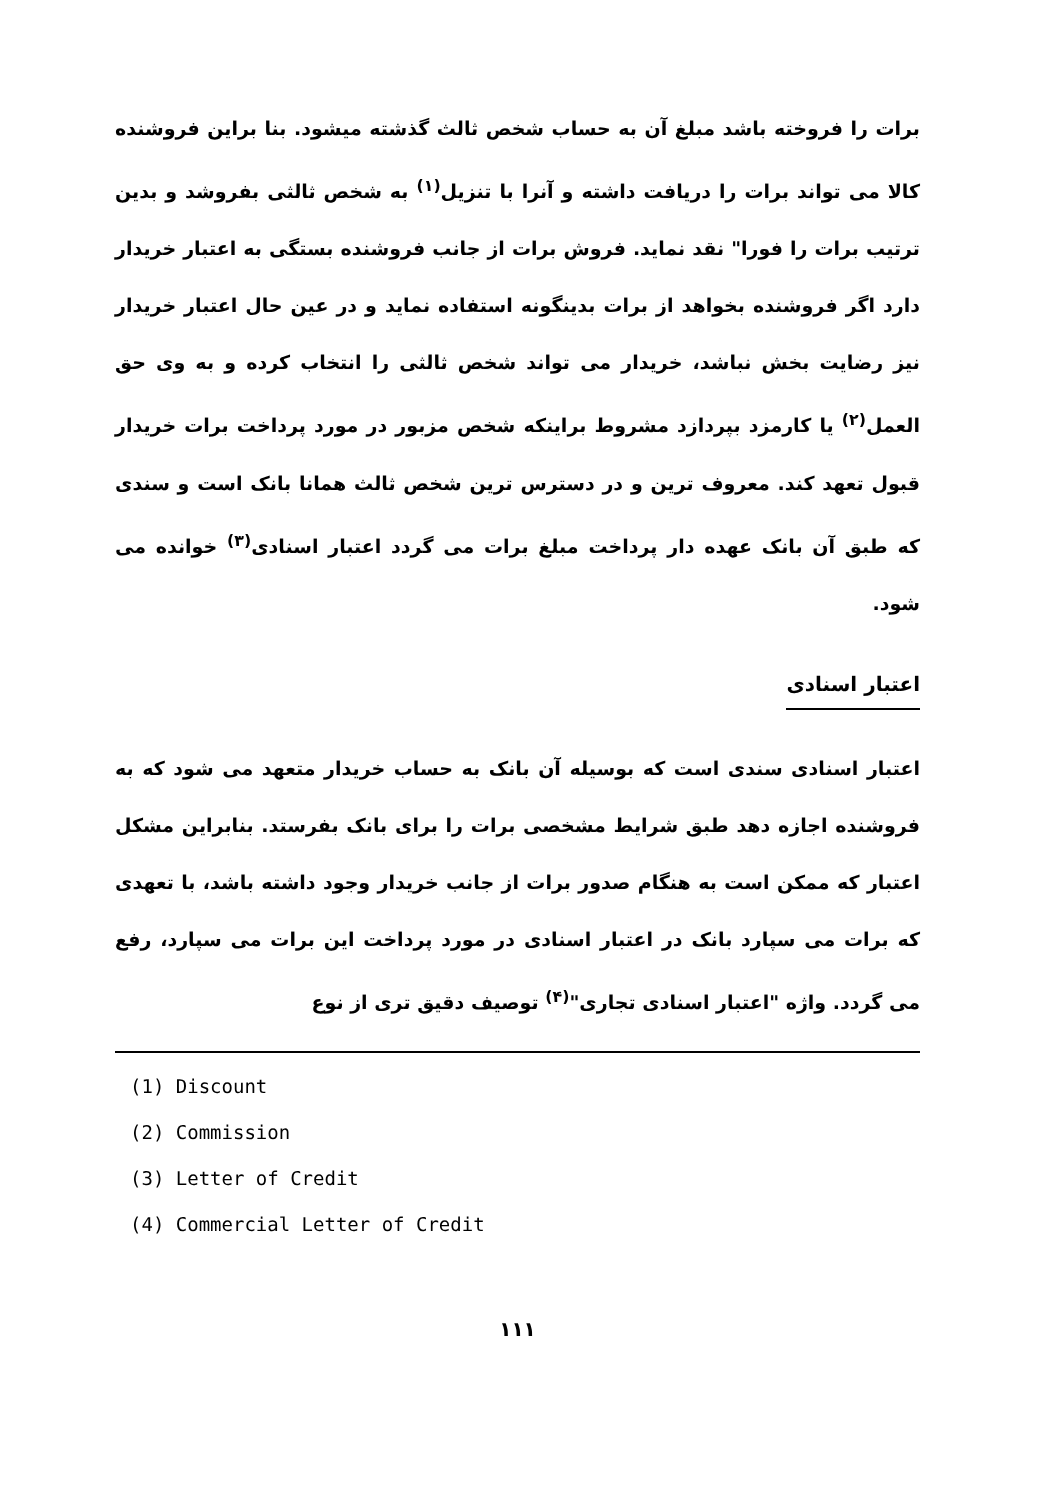برات را فروخته باشد مبلغ آن به حساب شخص ثالث گذشته میشود. بنا براین فروشنده کالا می تواند برات را دریافت داشته و آنرا با تنزیل<sup>(۱)</sup> به شخص ثالثی بفروشد و بدین ترتیب برات را فورا" نقد نماید. فروش برات از جانب فروشنده بستگی به اعتبار خریدار دارد اگر فروشنده بخواهد از برات بدینگونه استفاده نماید و در عین حال اعتبار خریدار نیز رضایت بخش نباشد، خریدار می تواند شخص ثالثی را انتخاب کرده و به وی حق العمل<sup>(۲)</sup> یا کارمزد بپردازد مشروط براینکه شخص مزبور در مورد پرداخت برات خریدار قبول تعهد کند. معروف ترین و در دسترس ترین شخص ثالث همانا بانک است و سندی که طبق آن بانک عهده دار پرداخت مبلغ برات می گردد اعتبار اسنادی<sup>(۳)</sup> خوانده می شود.
اعتبار اسنادی
اعتبار اسنادی سندی است که بوسیله آن بانک به حساب خریدار متعهد می شود که به فروشنده اجازه دهد طبق شرایط مشخصی برات را برای بانک بفرستد. بنابراین مشکل اعتبار که ممکن است به هنگام صدور برات از جانب خریدار وجود داشته باشد، با تعهدی که برات می سپارد بانک در اعتبار اسنادی در مورد پرداخت این برات می سپارد، رفع می گردد. واژه "اعتبار اسنادی تجاری"<sup>(۴)</sup> توصیف دقیق تری از نوع
(1) Discount
(2) Commission
(3) Letter of Credit
(4) Commercial Letter of Credit
۱۱۱